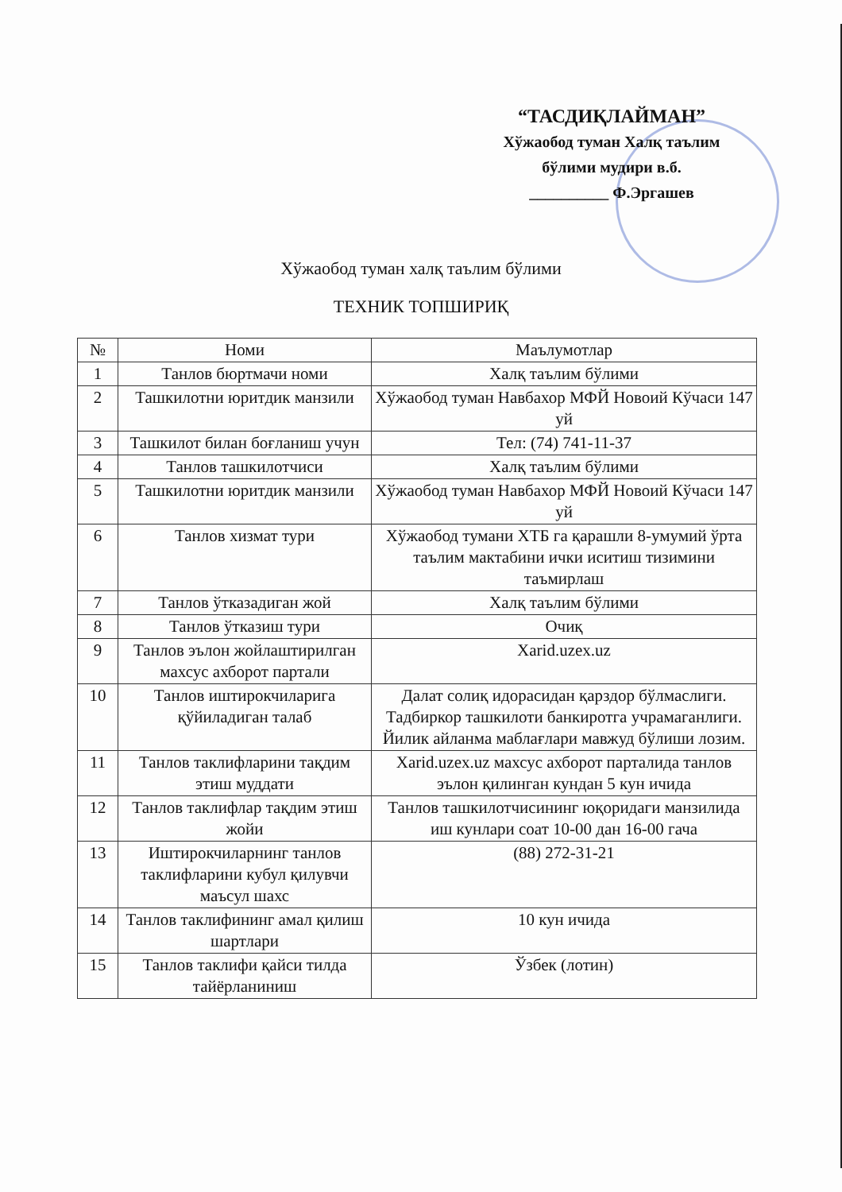“ТАСДИҚЛАЙМАН”
Хўжаобод туман Халқ таълим
бўлими мудири в.б.
__________ Ф.Эргашев
Хўжаобод туман халқ таълим бўлими
ТЕХНИК ТОПШИРИҚ
| № | Номи | Маълумотлар |
| --- | --- | --- |
| 1 | Танлов бюртмачи номи | Халқ таълим бўлими |
| 2 | Ташкилотни юритдик манзили | Хўжаобод туман Навбахор МФЙ Новоий Кўчаси 147 уй |
| 3 | Ташкилот билан боғланиш учун | Тел: (74) 741-11-37 |
| 4 | Танлов ташкилотчиси | Халқ таълим бўлими |
| 5 | Ташкилотни юритдик манзили | Хўжаобод туман Навбахор МФЙ Новоий Кўчаси 147 уй |
| 6 | Танлов хизмат тури | Хўжаобод тумани ХТБ га қарашли 8-умумий ўрта таълим мактабини ички иситиш тизимини таъмирлаш |
| 7 | Танлов ўтказадиган жой | Халқ таълим бўлими |
| 8 | Танлов ўтказиш тури | Очиқ |
| 9 | Танлов эълон жойлаштирилган махсус ахборот партали | Xarid.uzex.uz |
| 10 | Танлов иштирокчиларига қўйиладиган талаб | Далат солиқ идорасидан қарздор бўлмаслиги. Тадбиркор ташкилоти банкиротга учрамаганлиги. Йилик айланма маблағлари мавжуд бўлиши лозим. |
| 11 | Танлов таклифларини тақдим этиш муддати | Xarid.uzex.uz махсус ахборот парталида танлов эълон қилинган кундан 5 кун ичида |
| 12 | Танлов таклифлар тақдим этиш жойи | Танлов ташкилотчисининг юқоридаги манзилида иш кунлари соат 10-00 дан 16-00 гача |
| 13 | Иштирокчиларнинг танлов таклифларини кубул қилувчи маъсул шахс | (88) 272-31-21 |
| 14 | Танлов таклифининг амал қилиш шартлари | 10 кун ичида |
| 15 | Танлов таклифи қайси тилда тайёрланиниш | Ўзбек (лотин) |